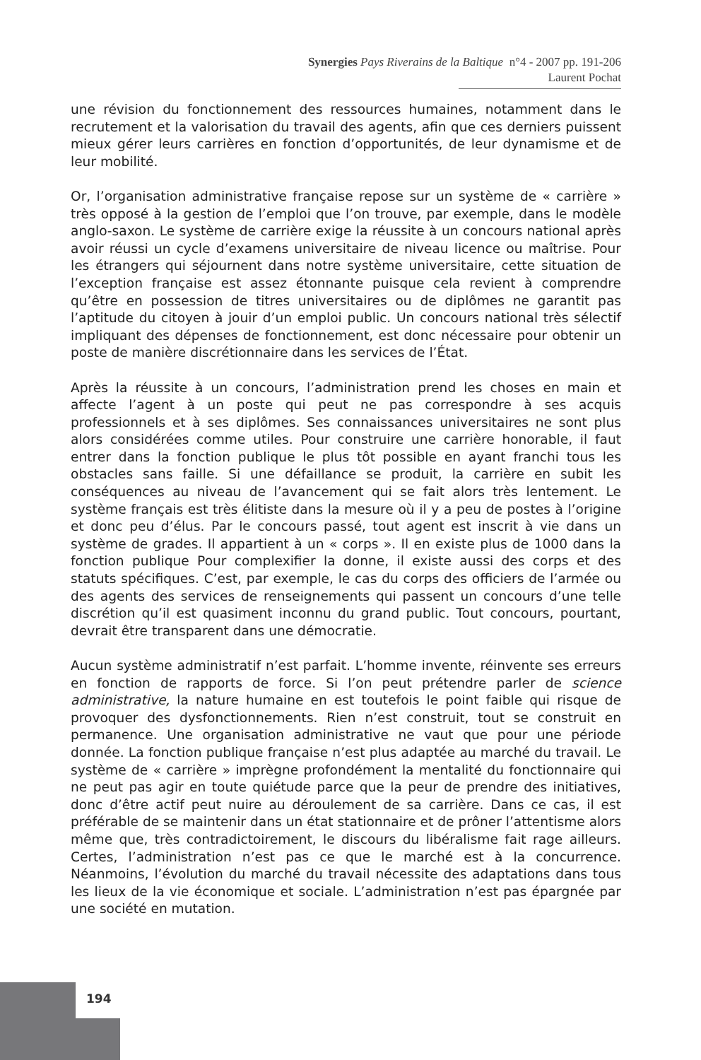Synergies Pays Riverains de la Baltique n°4 - 2007 pp. 191-206
Laurent Pochat
une révision du fonctionnement des ressources humaines, notamment dans le recrutement et la valorisation du travail des agents, afin que ces derniers puissent mieux gérer leurs carrières en fonction d’opportunités, de leur dynamisme et de leur mobilité.
Or, l’organisation administrative française repose sur un système de « carrière » très opposé à la gestion de l’emploi que l’on trouve, par exemple, dans le modèle anglo-saxon. Le système de carrière exige la réussite à un concours national après avoir réussi un cycle d’examens universitaire de niveau licence ou maîtrise. Pour les étrangers qui séjournent dans notre système universitaire, cette situation de l’exception française est assez étonnante puisque cela revient à comprendre qu’être en possession de titres universitaires ou de diplômes ne garantit pas l’aptitude du citoyen à jouir d’un emploi public. Un concours national très sélectif impliquant des dépenses de fonctionnement, est donc nécessaire pour obtenir un poste de manière discrétionnaire dans les services de l’État.
Après la réussite à un concours, l’administration prend les choses en main et affecte l’agent à un poste qui peut ne pas correspondre à ses acquis professionnels et à ses diplômes. Ses connaissances universitaires ne sont plus alors considérées comme utiles. Pour construire une carrière honorable, il faut entrer dans la fonction publique le plus tôt possible en ayant franchi tous les obstacles sans faille. Si une défaillance se produit, la carrière en subit les conséquences au niveau de l’avancement qui se fait alors très lentement. Le système français est très élitiste dans la mesure où il y a peu de postes à l’origine et donc peu d’élus. Par le concours passé, tout agent est inscrit à vie dans un système de grades. Il appartient à un « corps ». Il en existe plus de 1000 dans la fonction publique Pour complexifier la donne, il existe aussi des corps et des statuts spécifiques. C’est, par exemple, le cas du corps des officiers de l’armée ou des agents des services de renseignements qui passent un concours d’une telle discrétion qu’il est quasiment inconnu du grand public. Tout concours, pourtant, devrait être transparent dans une démocratie.
Aucun système administratif n’est parfait. L’homme invente, réinvente ses erreurs en fonction de rapports de force. Si l’on peut prétendre parler de science administrative, la nature humaine en est toutefois le point faible qui risque de provoquer des dysfonctionnements. Rien n’est construit, tout se construit en permanence. Une organisation administrative ne vaut que pour une période donnée. La fonction publique française n’est plus adaptée au marché du travail. Le système de « carrière » imprègne profondément la mentalité du fonctionnaire qui ne peut pas agir en toute quiétude parce que la peur de prendre des initiatives, donc d’être actif peut nuire au déroulement de sa carrière. Dans ce cas, il est préférable de se maintenir dans un état stationnaire et de prôner l’attentisme alors même que, très contradictoirement, le discours du libéralisme fait rage ailleurs. Certes, l’administration n’est pas ce que le marché est à la concurrence. Néanmoins, l’évolution du marché du travail nécessite des adaptations dans tous les lieux de la vie économique et sociale. L’administration n’est pas épargnée par une société en mutation.
194